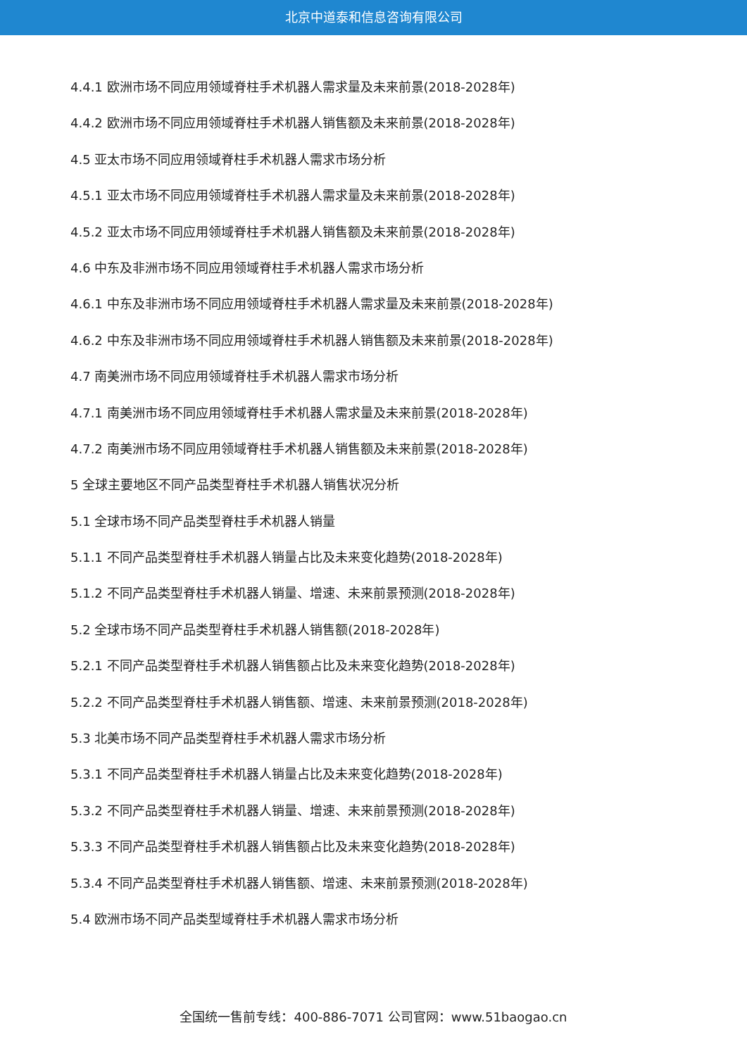北京中道泰和信息咨询有限公司
4.4.1 欧洲市场不同应用领域脊柱手术机器人需求量及未来前景(2018-2028年)
4.4.2 欧洲市场不同应用领域脊柱手术机器人销售额及未来前景(2018-2028年)
4.5 亚太市场不同应用领域脊柱手术机器人需求市场分析
4.5.1 亚太市场不同应用领域脊柱手术机器人需求量及未来前景(2018-2028年)
4.5.2 亚太市场不同应用领域脊柱手术机器人销售额及未来前景(2018-2028年)
4.6 中东及非洲市场不同应用领域脊柱手术机器人需求市场分析
4.6.1 中东及非洲市场不同应用领域脊柱手术机器人需求量及未来前景(2018-2028年)
4.6.2 中东及非洲市场不同应用领域脊柱手术机器人销售额及未来前景(2018-2028年)
4.7 南美洲市场不同应用领域脊柱手术机器人需求市场分析
4.7.1 南美洲市场不同应用领域脊柱手术机器人需求量及未来前景(2018-2028年)
4.7.2 南美洲市场不同应用领域脊柱手术机器人销售额及未来前景(2018-2028年)
5 全球主要地区不同产品类型脊柱手术机器人销售状况分析
5.1 全球市场不同产品类型脊柱手术机器人销量
5.1.1 不同产品类型脊柱手术机器人销量占比及未来变化趋势(2018-2028年)
5.1.2 不同产品类型脊柱手术机器人销量、增速、未来前景预测(2018-2028年)
5.2 全球市场不同产品类型脊柱手术机器人销售额(2018-2028年)
5.2.1 不同产品类型脊柱手术机器人销售额占比及未来变化趋势(2018-2028年)
5.2.2 不同产品类型脊柱手术机器人销售额、增速、未来前景预测(2018-2028年)
5.3 北美市场不同产品类型脊柱手术机器人需求市场分析
5.3.1 不同产品类型脊柱手术机器人销量占比及未来变化趋势(2018-2028年)
5.3.2 不同产品类型脊柱手术机器人销量、增速、未来前景预测(2018-2028年)
5.3.3 不同产品类型脊柱手术机器人销售额占比及未来变化趋势(2018-2028年)
5.3.4 不同产品类型脊柱手术机器人销售额、增速、未来前景预测(2018-2028年)
5.4 欧洲市场不同产品类型域脊柱手术机器人需求市场分析
全国统一售前专线：400-886-7071 公司官网：www.51baogao.cn